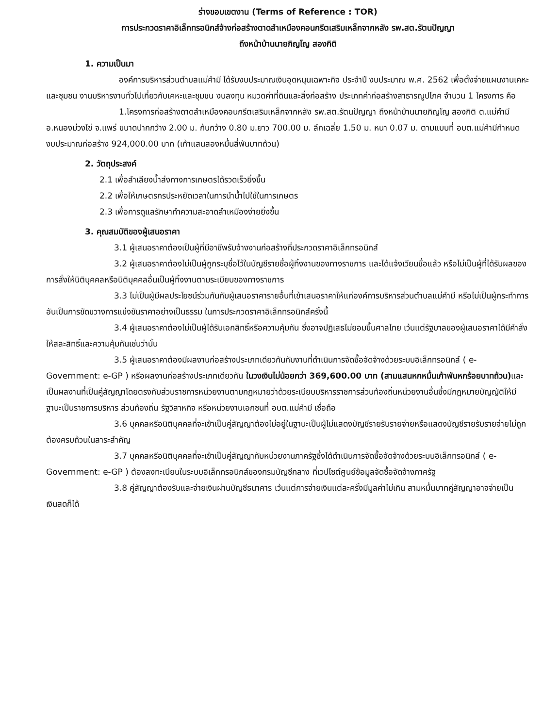ร่างขอบเขตงาน (Terms of Reference : TOR)
การประกวดราคาอิเล็กทรอนิกส์จ้างก่อสร้างดาดลำเหมืองคอนกรีตเสริมเหล็กจากหลัง รพ.สต.รัตนปัญญา
ถึงหน้าบ้านนายภิญโญ สองกิติ
1. ความเป็นมา
องค์การบริหารส่วนตำบลแม่คำมี ได้รับงบประมาณเงินอุดหนุนเฉพาะกิจ ประจำปี งบประมาณ พ.ศ. 2562 เพื่อตั้งจ่ายแผนงานเคหะและชุมชน งานบริหารงานทั่วไปเกี่ยวกับเคหะและชุมชน งบลงทุน หมวดค่าที่ดินและสิ่งก่อสร้าง ประเภทค่าก่อสร้างสาธารณูปโภค จำนวน 1 โครงการ คือ
1.โครงการก่อสร้างดาดลำเหมืองคอนกรีตเสริมเหล็กจากหลัง รพ.สต.รัตนปัญญา ถึงหน้าบ้านนายภิญโญ สองกิติ ต.แม่คำมี อ.หนองม่วงไข่ จ.แพร่ ขนาดปากกว้าง 2.00 ม. ก้นกว้าง 0.80 ม.ยาว 700.00 ม. ลึกเฉลี่ย 1.50 ม. หนา 0.07 ม. ตามแบบที่ อบต.แม่คำมีกำหนด งบประมาณก่อสร้าง 924,000.00 บาท (เก้าแสนสองหมื่นสี่พันบาทถ้วน)
2. วัตถุประสงค์
2.1 เพื่อลำเลียงน้ำส่งทางการเกษตรได้รวดเร็วยิ่งขึ้น
2.2 เพื่อให้เกษตรกรประหยัดเวลาในการนำน้ำไปใช้ในการเกษตร
2.3 เพื่อการดูแลรักษาทำความสะอาดลำเหมืองง่ายยิ่งขึ้น
3. คุณสมบัติของผู้เสนอราคา
3.1 ผู้เสนอราคาต้องเป็นผู้ที่มีอาชีพรับจ้างงานก่อสร้างที่ประกวดราคาอิเล็กทรอนิกส์
3.2 ผู้เสนอราคาต้องไม่เป็นผู้ถูกระบุชื่อไว้ในบัญชีรายชื่อผู้ทิ้งงานของทางราชการ และได้แจ้งเวียนชื่อแล้ว หรือไม่เป็นผู้ที่ได้รับผลของการสั่งให้นิติบุคคลหรือนิติบุคคลอื่นเป็นผู้ทิ้งงานตามระเบียบของทางราชการ
3.3 ไม่เป็นผู้มีผลประโยชน์ร่วมกันกับผู้เสนอราคารายอื่นที่เข้าเสนอราคาให้แก่องค์การบริหารส่วนตำบลแม่คำมี หรือไม่เป็นผู้กระทำการอันเป็นการขัดขวางการแข่งขันราคาอย่างเป็นธรรม ในการประกวดราคาอิเล็กทรอนิกส์ครั้งนี้
3.4 ผู้เสนอราคาต้องไม่เป็นผู้ได้รับเอกสิทธิ์หรือความคุ้มกัน ซึ่งอาจปฏิเสธไม่ยอมขึ้นศาลไทย เว้นแต่รัฐบาลของผู้เสนอราคาได้มีคำสั่งให้สละสิทธิ์และความคุ้มกันเช่นว่านั้น
3.5 ผู้เสนอราคาต้องมีผลงานก่อสร้างประเภทเดียวกันกับงานที่ดำเนินการจัดซื้อจัดจ้างด้วยระบบอิเล็กทรอนิกส์ ( e-Government: e-GP ) หรือผลงานก่อสร้างประเภทเดียวกัน ในวงเงินไม่น้อยกว่า 369,600.00 บาท (สามแสนหกหมื่นเก้าพันหกร้อยบาทถ้วน) และเป็นผลงานที่เป็นคู่สัญญาโดยตรงกับส่วนราชการหน่วยงานตามกฎหมายว่าด้วยระเบียบบริหารราชการส่วนท้องถิ่นหน่วยงานอื่นซึ่งมีกฎหมายบัญญัติให้มีฐานะเป็นราชการบริหาร ส่วนท้องถิ่น รัฐวิสาหกิจ หรือหน่วยงานเอกชนที่ อบต.แม่คำมี เชื่อถือ
3.6 บุคคลหรือนิติบุคคลที่จะเข้าเป็นคู่สัญญาต้องไม่อยู่ในฐานะเป็นผู้ไม่แสดงบัญชีรายรับรายจ่ายหรือแสดงบัญชีรายรับรายจ่ายไม่ถูกต้องครบถ้วนในสาระสำคัญ
3.7 บุคคลหรือนิติบุคคลที่จะเข้าเป็นคู่สัญญากับหน่วยงานภาครัฐซึ่งได้ดำเนินการจัดซื้อจัดจ้างด้วยระบบอิเล็กทรอนิกส์ ( e-Government: e-GP ) ต้องลงทะเบียนในระบบอิเล็กทรอนิกส์ของกรมบัญชีกลาง ที่เวปไซต์ศูนย์ข้อมูลจัดซื้อจัดจ้างภาครัฐ
3.8 คู่สัญญาต้องรับและจ่ายเงินผ่านบัญชีธนาคาร เว้นแต่การจ่ายเงินแต่ละครั้งมีมูลค่าไม่เกิน สามหมื่นบาทคู่สัญญาอาจจ่ายเป็นเงินสดก็ได้